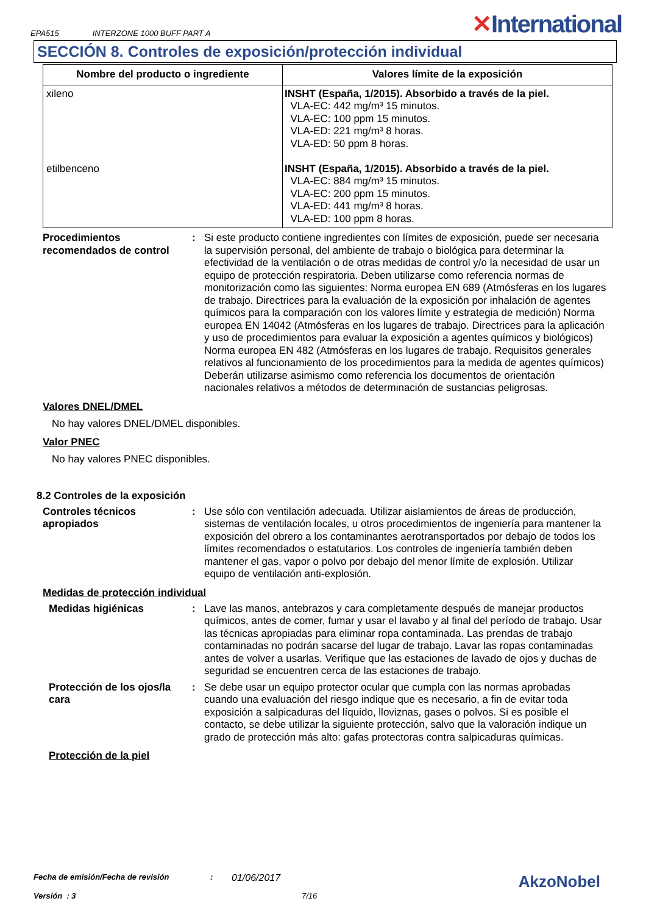EPA515 INTERZONE 1000 BUFF PART A
✕International
SECCIÓN 8. Controles de exposición/protección individual
| Nombre del producto o ingrediente | Valores límite de la exposición |
| --- | --- |
| xileno etilbenceno | INSHT (España, 1/2015). Absorbido a través de la piel. VLA-EC: 442 mg/m³ 15 minutos. VLA-EC: 100 ppm 15 minutos. VLA-ED: 221 mg/m³ 8 horas. VLA-ED: 50 ppm 8 horas. INSHT (España, 1/2015). Absorbido a través de la piel. VLA-EC: 884 mg/m³ 15 minutos. VLA-EC: 200 ppm 15 minutos. VLA-ED: 441 mg/m³ 8 horas. VLA-ED: 100 ppm 8 horas. |
Procedimientos recomendados de control
: Si este producto contiene ingredientes con límites de exposición, puede ser necesaria la supervisión personal, del ambiente de trabajo o biológica para determinar la efectividad de la ventilación o de otras medidas de control y/o la necesidad de usar un equipo de protección respiratoria. Deben utilizarse como referencia normas de monitorización como las siguientes: Norma europea EN 689 (Atmósferas en los lugares de trabajo. Directrices para la evaluación de la exposición por inhalación de agentes químicos para la comparación con los valores límite y estrategia de medición) Norma europea EN 14042 (Atmósferas en los lugares de trabajo. Directrices para la aplicación y uso de procedimientos para evaluar la exposición a agentes químicos y biológicos) Norma europea EN 482 (Atmósferas en los lugares de trabajo. Requisitos generales relativos al funcionamiento de los procedimientos para la medida de agentes químicos) Deberán utilizarse asimismo como referencia los documentos de orientación nacionales relativos a métodos de determinación de sustancias peligrosas.
Valores DNEL/DMEL
No hay valores DNEL/DMEL disponibles.
Valor PNEC
No hay valores PNEC disponibles.
8.2 Controles de la exposición
Controles técnicos apropiados
: Use sólo con ventilación adecuada. Utilizar aislamientos de áreas de producción, sistemas de ventilación locales, u otros procedimientos de ingeniería para mantener la exposición del obrero a los contaminantes aerotransportados por debajo de todos los límites recomendados o estatutarios. Los controles de ingeniería también deben mantener el gas, vapor o polvo por debajo del menor límite de explosión. Utilizar equipo de ventilación anti-explosión.
Medidas de protección individual
Medidas higiénicas : Lave las manos, antebrazos y cara completamente después de manejar productos químicos, antes de comer, fumar y usar el lavabo y al final del período de trabajo. Usar las técnicas apropiadas para eliminar ropa contaminada. Las prendas de trabajo contaminadas no podrán sacarse del lugar de trabajo. Lavar las ropas contaminadas antes de volver a usarlas. Verifique que las estaciones de lavado de ojos y duchas de seguridad se encuentren cerca de las estaciones de trabajo.
Protección de los ojos/la cara
: Se debe usar un equipo protector ocular que cumpla con las normas aprobadas cuando una evaluación del riesgo indique que es necesario, a fin de evitar toda exposición a salpicaduras del líquido, lloviznas, gases o polvos. Si es posible el contacto, se debe utilizar la siguiente protección, salvo que la valoración indique un grado de protección más alto: gafas protectoras contra salpicaduras químicas.
Protección de la piel
Fecha de emisión/Fecha de revisión: 01/06/2017 AkzoNobel
Versión : 3 7/16